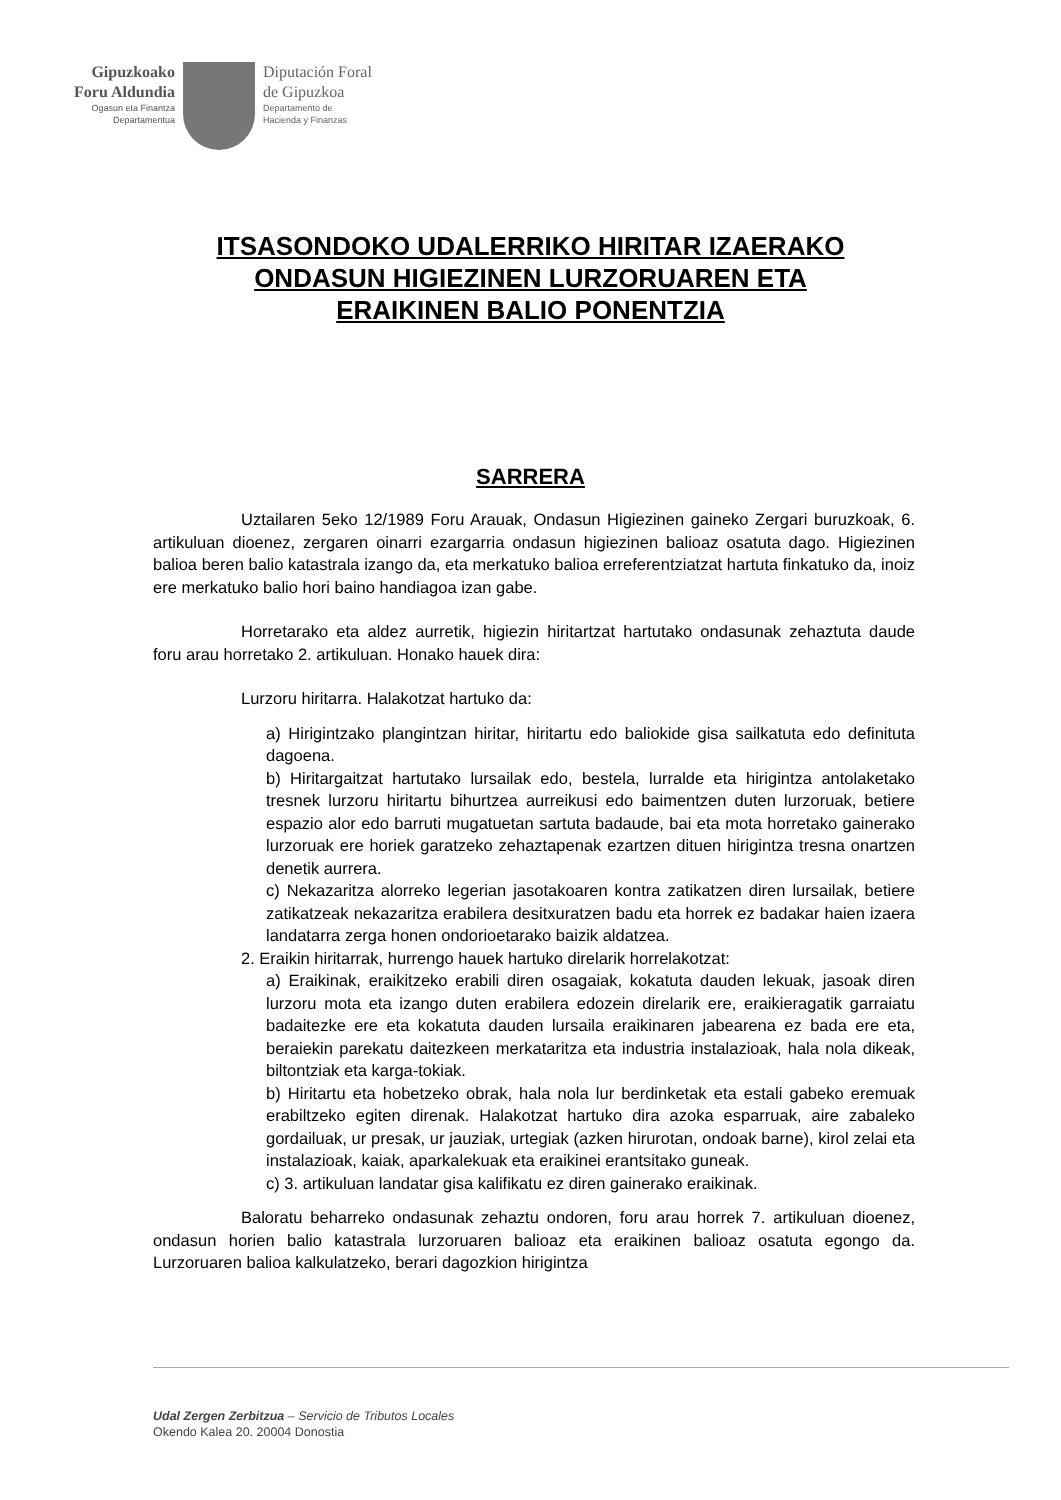Gipuzkoako
Foru Aldundia
Ogasun eta Finantza
Departamentua
Diputación Foral
de Gipuzkoa
Departamento de
Hacienda y Finanzas
ITSASONDOKO UDALERRIKO HIRITAR IZAERAKO
ONDASUN HIGIEZINEN LURZORUAREN ETA
ERAIKINEN BALIO PONENTZIA
SARRERA
Uztailaren 5eko 12/1989 Foru Arauak, Ondasun Higiezinen gaineko Zergari buruzkoak, 6. artikuluan dioenez, zergaren oinarri ezargarria ondasun higiezinen balioaz osatuta dago. Higiezinen balioa beren balio katastrala izango da, eta merkatuko balioa erreferentziatzat hartuta finkatuko da, inoiz ere merkatuko balio hori baino handiagoa izan gabe.
Horretarako eta aldez aurretik, higiezin hiritartzat hartutako ondasunak zehaztuta daude foru arau horretako 2. artikuluan. Honako hauek dira:
Lurzoru hiritarra. Halakotzat hartuko da:
a) Hirigintzako plangintzan hiritar, hiritartu edo baliokide gisa sailkatuta edo definituta dagoena.
b) Hiritargaitzat hartutako lursailak edo, bestela, lurralde eta hirigintza antolaketako tresnek lurzoru hiritartu bihurtzea aurreikusi edo baimentzen duten lurzoruak, betiere espazio alor edo barruti mugatuetan sartuta badaude, bai eta mota horretako gainerako lurzoruak ere horiek garatzeko zehaztapenak ezartzen dituen hirigintza tresna onartzen denetik aurrera.
c) Nekazaritza alorreko legerian jasotakoaren kontra zatikatzen diren lursailak, betiere zatikatzeak nekazaritza erabilera desitxuratzen badu eta horrek ez badakar haien izaera landatarra zerga honen ondorioetarako baizik aldatzea.
2. Eraikin hiritarrak, hurrengo hauek hartuko direlarik horrelakotzat:
a) Eraikinak, eraikitzeko erabili diren osagaiak, kokatuta dauden lekuak, jasoak diren lurzoru mota eta izango duten erabilera edozein direlarik ere, eraikieragatik garraiatu badaitezke ere eta kokatuta dauden lursaila eraikinaren jabearena ez bada ere eta, beraiekin parekatu daitezkeen merkataritza eta industria instalazioak, hala nola dikeak, biltontziak eta karga-tokiak.
b) Hiritartu eta hobetzeko obrak, hala nola lur berdinketak eta estali gabeko eremuak erabiltzeko egiten direnak. Halakotzat hartuko dira azoka esparruak, aire zabaleko gordailuak, ur presak, ur jauziak, urtegiak (azken hirurotan, ondoak barne), kirol zelai eta instalazioak, kaiak, aparkalekuak eta eraikinei erantsitako guneak.
c) 3. artikuluan landatar gisa kalifikatu ez diren gainerako eraikinak.
Baloratu beharreko ondasunak zehaztu ondoren, foru arau horrek 7. artikuluan dioenez, ondasun horien balio katastrala lurzoruaren balioaz eta eraikinen balioaz osatuta egongo da. Lurzoruaren balioa kalkulatzeko, berari dagozkion hirigintza
Udal Zergen Zerbitzua – Servicio de Tributos Locales
Okendo Kalea 20. 20004 Donostia